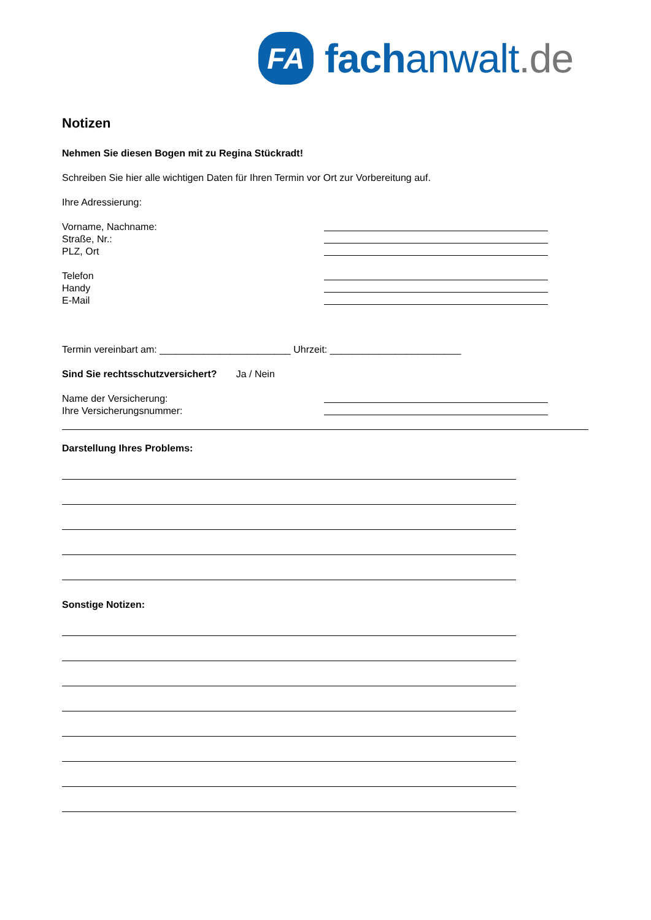FA
fachanwalt.de
Notizen
Nehmen Sie diesen Bogen mit zu Regina Stückradt!
Schreiben Sie hier alle wichtigen Daten für Ihren Termin vor Ort zur Vorbereitung auf.
Ihre Adressierung:
Vorname, Nachname:
Straße, Nr.:
PLZ, Ort
Telefon
Handy
E-Mail
Termin vereinbart am: ________________________ Uhrzeit: ________________________
Sind Sie rechtsschutzversichert? Ja / Nein
Name der Versicherung:
Ihre Versicherungsnummer:
Darstellung Ihres Problems:
Sonstige Notizen: